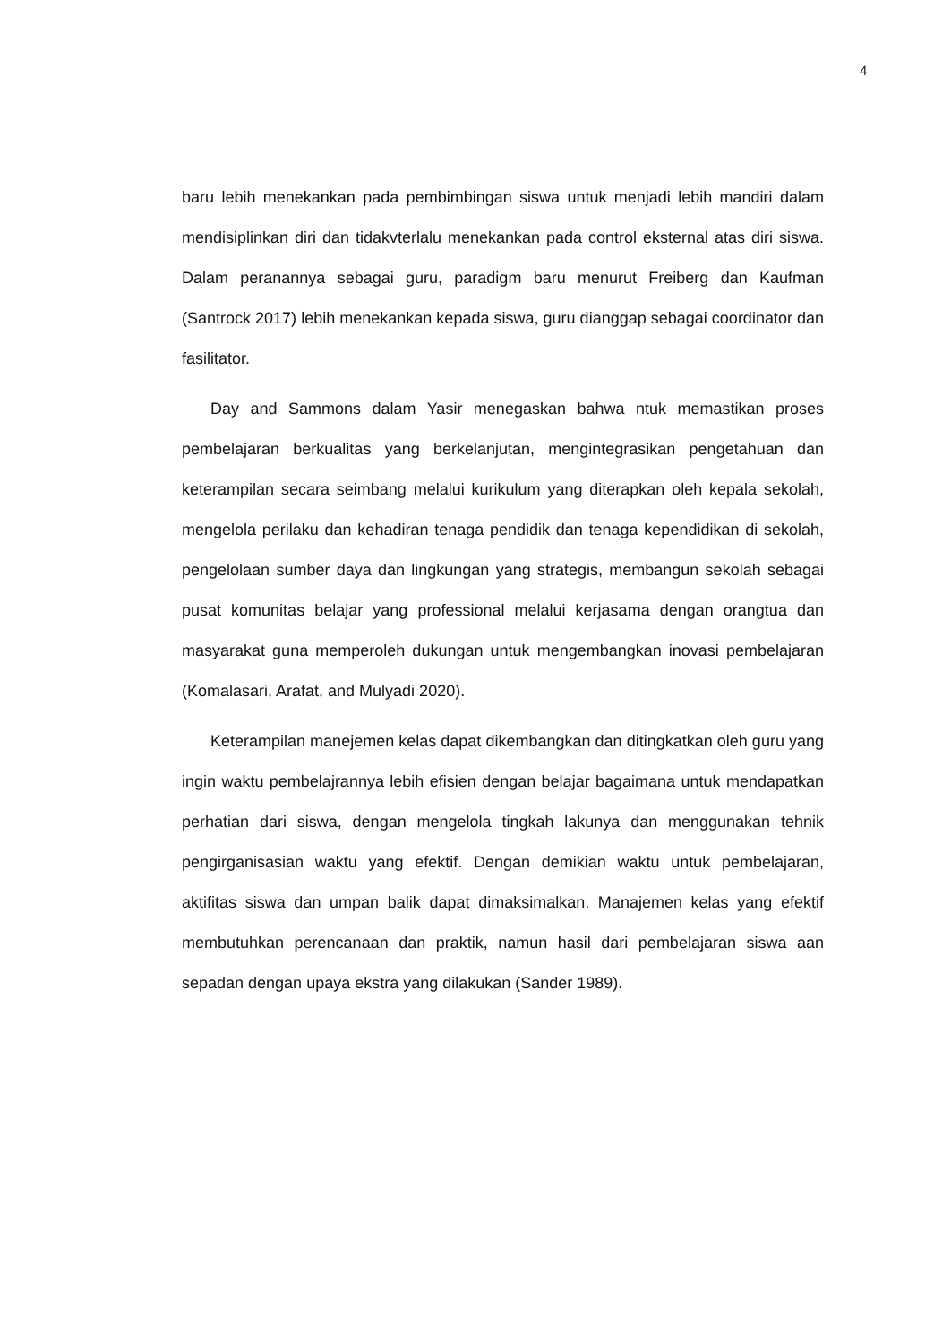4
baru lebih menekankan pada pembimbingan siswa untuk menjadi lebih mandiri dalam mendisiplinkan diri dan tidakvterlalu menekankan pada control eksternal atas diri siswa. Dalam peranannya sebagai guru, paradigm baru menurut Freiberg dan Kaufman (Santrock 2017) lebih menekankan kepada siswa, guru dianggap sebagai coordinator dan fasilitator.
Day and Sammons dalam Yasir menegaskan bahwa ntuk memastikan proses pembelajaran berkualitas yang berkelanjutan, mengintegrasikan pengetahuan dan keterampilan secara seimbang melalui kurikulum yang diterapkan oleh kepala sekolah, mengelola perilaku dan kehadiran tenaga pendidik dan tenaga kependidikan di sekolah, pengelolaan sumber daya dan lingkungan yang strategis, membangun sekolah sebagai pusat komunitas belajar yang professional melalui kerjasama dengan orangtua dan masyarakat guna memperoleh dukungan untuk mengembangkan inovasi pembelajaran (Komalasari, Arafat, and Mulyadi 2020).
Keterampilan manejemen kelas dapat dikembangkan dan ditingkatkan oleh guru yang ingin waktu pembelajrannya lebih efisien dengan belajar bagaimana untuk mendapatkan perhatian dari siswa, dengan mengelola tingkah lakunya dan menggunakan tehnik pengirganisasian waktu yang efektif. Dengan demikian waktu untuk pembelajaran, aktifitas siswa dan umpan balik dapat dimaksimalkan. Manajemen kelas yang efektif membutuhkan perencanaan dan praktik, namun hasil dari pembelajaran siswa aan sepadan dengan upaya ekstra yang dilakukan (Sander 1989).